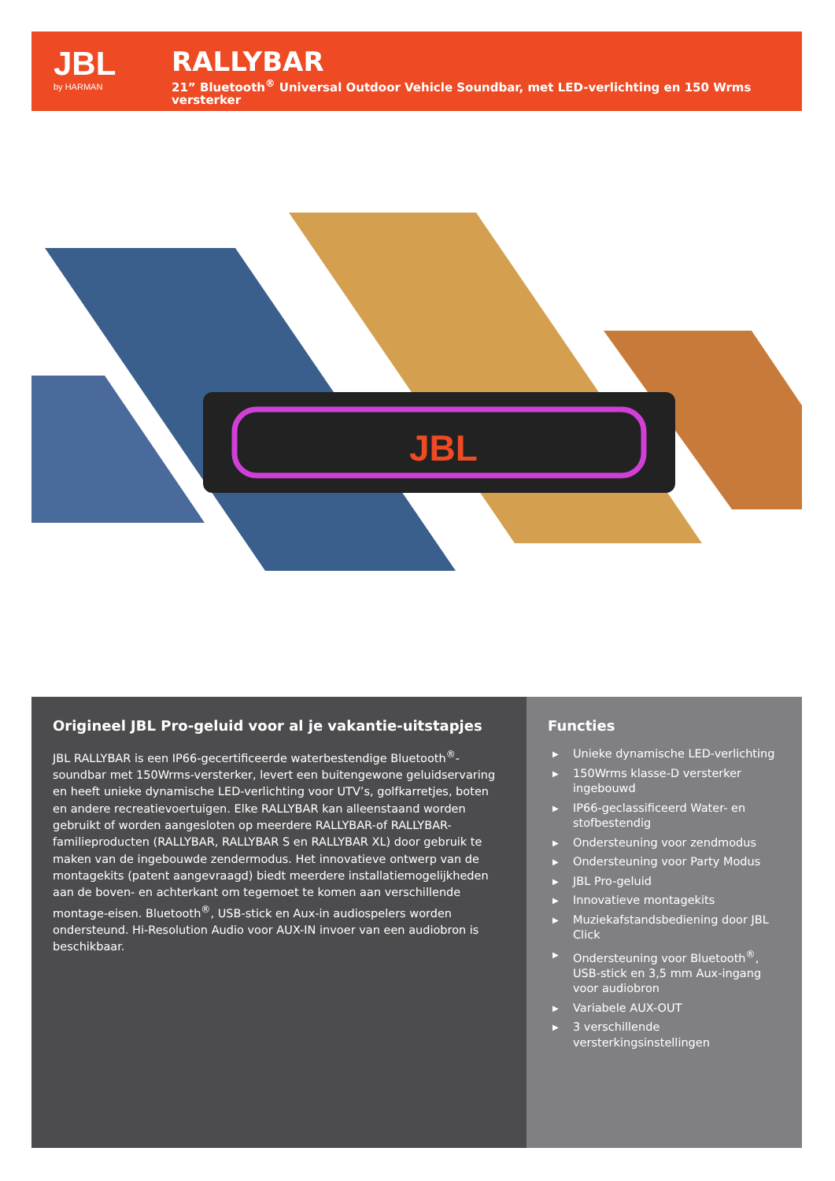JBL
by HARMAN
RALLYBAR
21” Bluetooth<sup>®</sup> Universal Outdoor Vehicle Soundbar, met LED-verlichting en 150 Wrms versterker
JBL
Origineel JBL Pro-geluid voor al je vakantie-uitstapjes
JBL RALLYBAR is een IP66-gecertificeerde waterbestendige Bluetooth<sup>®</sup>-soundbar met 150Wrms-versterker, levert een buitengewone geluidservaring en heeft unieke dynamische LED-verlichting voor UTV’s, golfkarretjes, boten en andere recreatievoertuigen. Elke RALLYBAR kan alleenstaand worden gebruikt of worden aangesloten op meerdere RALLYBAR-of RALLYBAR-familieproducten (RALLYBAR, RALLYBAR S en RALLYBAR XL) door gebruik te maken van de ingebouwde zendermodus. Het innovatieve ontwerp van de montagekits (patent aangevraagd) biedt meerdere installatiemogelijkheden aan de boven- en achterkant om tegemoet te komen aan verschillende montage-eisen. Bluetooth<sup>®</sup>, USB-stick en Aux-in audiospelers worden ondersteund. Hi-Resolution Audio voor AUX-IN invoer van een audiobron is beschikbaar.
Functies
▶ Unieke dynamische LED-verlichting
▶ 150Wrms klasse-D versterker ingebouwd
▶ IP66-geclassificeerd Water- en stofbestendig
▶ Ondersteuning voor zendmodus
▶ Ondersteuning voor Party Modus
▶ JBL Pro-geluid
▶ Innovatieve montagekits
▶ Muziekafstandsbediening door JBL Click
▶ Ondersteuning voor Bluetooth<sup>®</sup>, USB-stick en 3,5 mm Aux-ingang voor audiobron
▶ Variabele AUX-OUT
▶ 3 verschillende versterkingsinstellingen